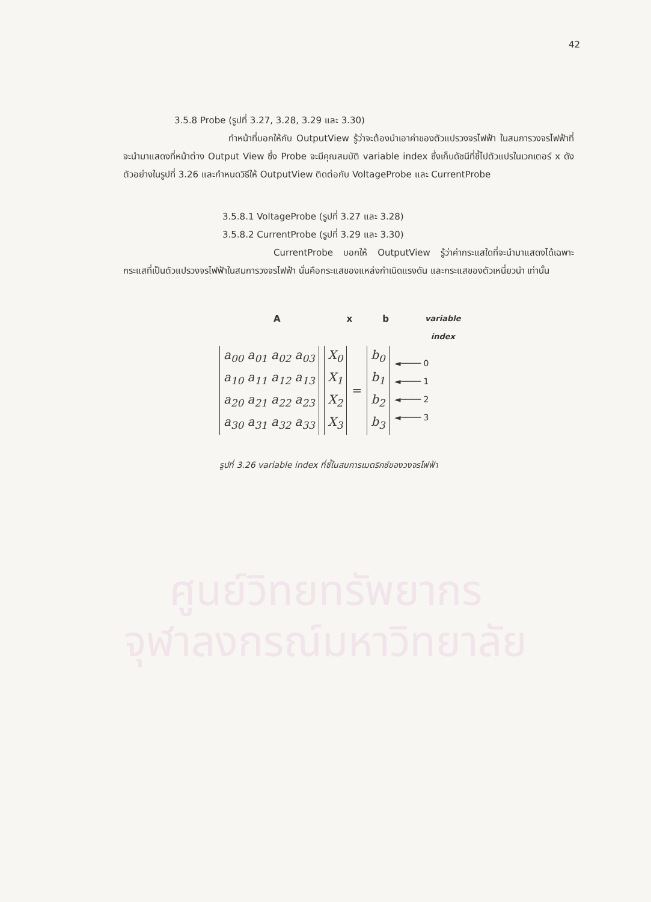42
ศูนย์วิทยทรัพยากร
จุฬาลงกรณ์มหาวิทยาลัย
3.5.8 Probe (รูปที่ 3.27, 3.28, 3.29 และ 3.30)
ทำหน้าที่บอกให้กับ OutputView รู้ว่าจะต้องนำเอาค่าของตัวแปรวงจรไฟฟ้า ในสมการวงจรไฟฟ้าที่จะนำมาแสดงที่หน้าต่าง Output View ซึ่ง Probe จะมีคุณสมบัติ variable index ซึ่งเก็บดัชนีที่ชี้ไปตัวแปรในเวกเตอร์ x ดังตัวอย่างในรูปที่ 3.26 และกำหนดวิธีให้ OutputView ติดต่อกับ VoltageProbe และ CurrentProbe
3.5.8.1 VoltageProbe (รูปที่ 3.27 และ 3.28)
3.5.8.2 CurrentProbe (รูปที่ 3.29 และ 3.30)
CurrentProbe บอกให้ OutputView รู้ว่าค่ากระแสใดที่จะนำมาแสดงได้เฉพาะกระแสที่เป็นตัวแปรวงจรไฟฟ้าในสมการวงจรไฟฟ้า นั่นคือกระแสของแหล่งกำเนิดแรงดัน และกระแสของตัวเหนี่ยวนำ เท่านั้น
Ax b variable
index
a<sub>00</sub> a<sub>01</sub> a<sub>02</sub> a<sub>03</sub>
a<sub>10</sub> a<sub>11</sub> a<sub>12</sub> a<sub>13</sub>
a<sub>20</sub> a<sub>21</sub> a<sub>22</sub> a<sub>23</sub>
a<sub>30</sub> a<sub>31</sub> a<sub>32</sub> a<sub>33</sub>
X<sub>0</sub>
X<sub>1</sub>
X<sub>2</sub>
X<sub>3</sub>
=
b<sub>0</sub>
b<sub>1</sub>
b<sub>2</sub>
b<sub>3</sub>
◄──── 0
◄──── 1
◄──── 2
◄──── 3
รูปที่ 3.26 variable index ที่ชี้ในสมการเมตริกซ์ของวงจรไฟฟ้า